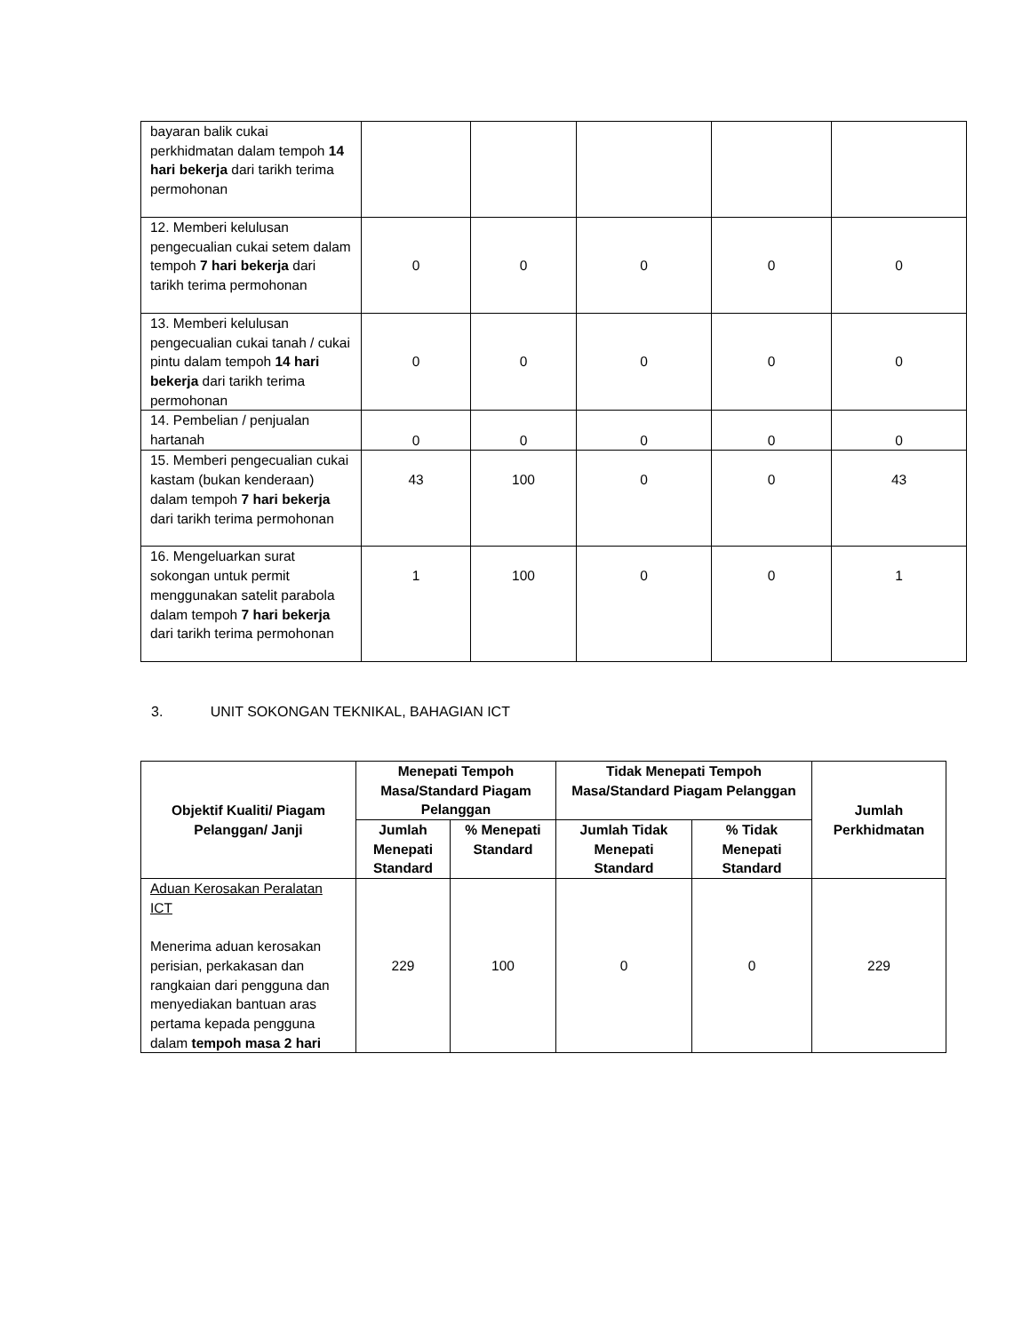| bayaran balik cukai perkhidmatan dalam tempoh 14 hari bekerja dari tarikh terima permohonan | | | | | |
| 12. Memberi kelulusan pengecualian cukai setem dalam tempoh 7 hari bekerja dari tarikh terima permohonan | 0 | 0 | 0 | 0 | 0 |
| 13. Memberi kelulusan pengecualian cukai tanah / cukai pintu dalam tempoh 14 hari bekerja dari tarikh terima permohonan | 0 | 0 | 0 | 0 | 0 |
| 14. Pembelian / penjualan hartanah | 0 | 0 | 0 | 0 | 0 |
| 15. Memberi pengecualian cukai kastam (bukan kenderaan) dalam tempoh 7 hari bekerja dari tarikh terima permohonan | 43 | 100 | 0 | 0 | 43 |
| 16. Mengeluarkan surat sokongan untuk permit menggunakan satelit parabola dalam tempoh 7 hari bekerja dari tarikh terima permohonan | 1 | 100 | 0 | 0 | 1 |
3. UNIT SOKONGAN TEKNIKAL, BAHAGIAN ICT
| Objektif Kualiti/ Piagam Pelanggan/ Janji | Menepati Tempoh Masa/Standard Piagam Pelanggan | | Tidak Menepati Tempoh Masa/Standard Piagam Pelanggan | | Jumlah Perkhidmatan |
| --- | --- | --- | --- | --- | --- |
| | Jumlah Menepati Standard | % Menepati Standard | Jumlah Tidak Menepati Standard | % Tidak Menepati Standard | |
| Aduan Kerosakan Peralatan ICT Menerima aduan kerosakan perisian, perkakasan dan rangkaian dari pengguna dan menyediakan bantuan aras pertama kepada pengguna dalam tempoh masa 2 hari | 229 | 100 | 0 | 0 | 229 |